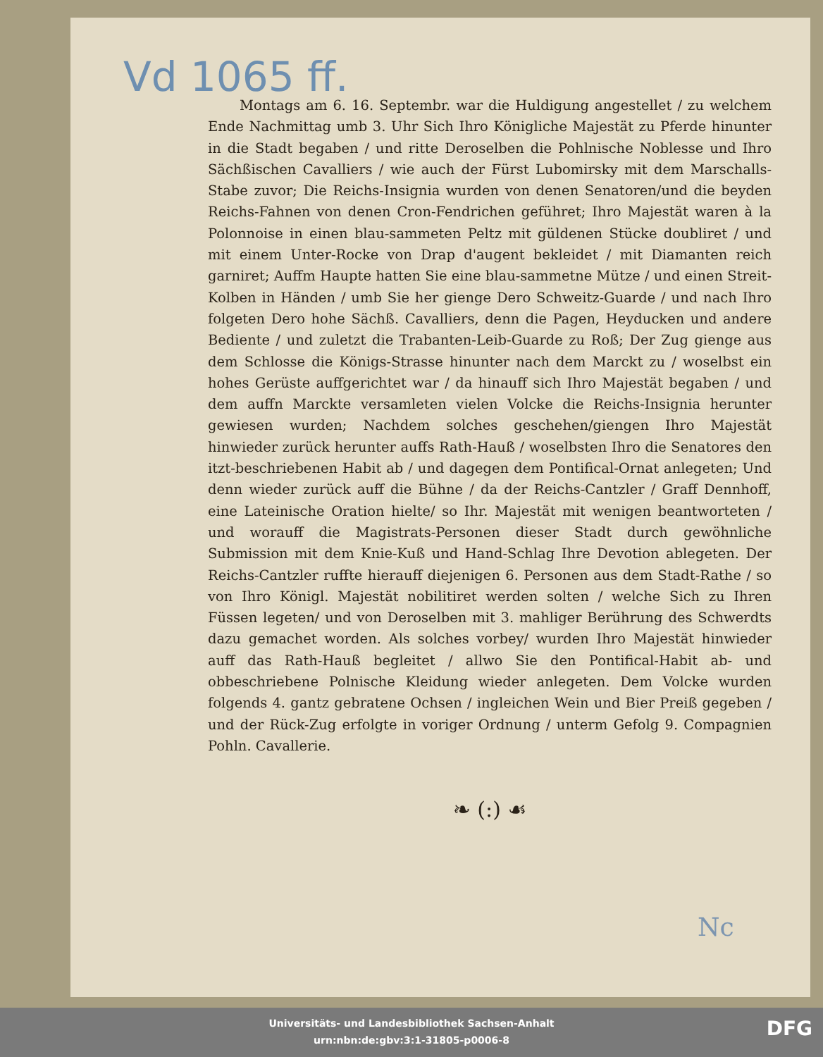Vd 1065 ff.
Montags am 6. 16. Septembr. war die Huldigung angestellet / zu welchem Ende Nachmittag umb 3. Uhr Sich Ihro Königliche Majestät zu Pferde hinunter in die Stadt begaben / und ritte Deroselben die Pohlnische Noblesse und Ihro Sächßischen Cavalliers / wie auch der Fürst Lubomirsky mit dem Marschalls-Stabe zuvor; Die Reichs-Insignia wurden von denen Senatoren/und die beyden Reichs-Fahnen von denen Cron-Fendrichen geführet; Ihro Majestät waren à la Polonnoise in einen blau-sammeten Peltz mit güldenen Stücke doubliret / und mit einem Unter-Rocke von Drap d'augent bekleidet / mit Diamanten reich garniret; Auffm Haupte hatten Sie eine blau-sammetne Mütze / und einen Streit-Kolben in Händen / umb Sie her gienge Dero Schweitz-Guarde / und nach Ihro folgeten Dero hohe Sächß. Cavalliers, denn die Pagen, Heyducken und andere Bediente / und zuletzt die Trabanten-Leib-Guarde zu Roß; Der Zug gienge aus dem Schlosse die Königs-Strasse hinunter nach dem Marckt zu / woselbst ein hohes Gerüste auffgerichtet war / da hinauff sich Ihro Majestät begaben / und dem auffn Marckte versamleten vielen Volcke die Reichs-Insignia herunter gewiesen wurden; Nachdem solches geschehen/giengen Ihro Majestät hinwieder zurück herunter auffs Rath-Hauß / woselbsten Ihro die Senatores den itzt-beschriebenen Habit ab / und dagegen dem Pontifical-Ornat anlegeten; Und denn wieder zurück auff die Bühne / da der Reichs-Cantzler / Graff Dennhoff, eine Lateinische Oration hielte/ so Ihr. Majestät mit wenigen beantworteten / und worauff die Magistrats-Personen dieser Stadt durch gewöhnliche Submission mit dem Knie-Kuß und Hand-Schlag Ihre Devotion ablegeten. Der Reichs-Cantzler ruffte hierauff diejenigen 6. Personen aus dem Stadt-Rathe / so von Ihro Königl. Majestät nobilitiret werden solten / welche Sich zu Ihren Füssen legeten/ und von Deroselben mit 3. mahliger Berührung des Schwerdts dazu gemachet worden. Als solches vorbey/ wurden Ihro Majestät hinwieder auff das Rath-Hauß begleitet / allwo Sie den Pontifical-Habit ab- und obbeschriebene Polnische Kleidung wieder anlegeten. Dem Volcke wurden folgends 4. gantz gebratene Ochsen / ingleichen Wein und Bier Preiß gegeben / und der Rück-Zug erfolgte in voriger Ordnung / unterm Gefolg 9. Compagnien Pohln. Cavallerie.
❧ (:) ☙
Nc
Universitäts- und Landesbibliothek Sachsen-Anhalt
urn:nbn:de:gbv:3:1-31805-p0006-8
DFG